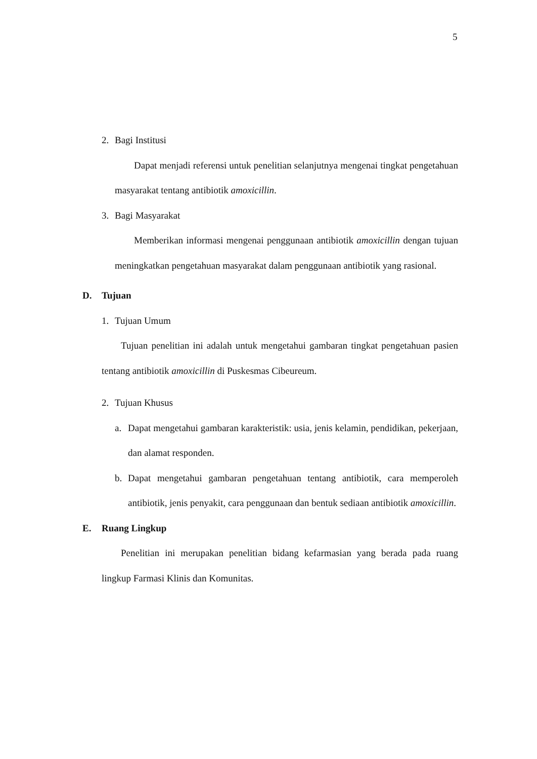5
2. Bagi Institusi
Dapat menjadi referensi untuk penelitian selanjutnya mengenai tingkat pengetahuan masyarakat tentang antibiotik amoxicillin.
3. Bagi Masyarakat
Memberikan informasi mengenai penggunaan antibiotik amoxicillin dengan tujuan meningkatkan pengetahuan masyarakat dalam penggunaan antibiotik yang rasional.
D. Tujuan
1. Tujuan Umum
Tujuan penelitian ini adalah untuk mengetahui gambaran tingkat pengetahuan pasien tentang antibiotik amoxicillin di Puskesmas Cibeureum.
2. Tujuan Khusus
a. Dapat mengetahui gambaran karakteristik: usia, jenis kelamin, pendidikan, pekerjaan, dan alamat responden.
b. Dapat mengetahui gambaran pengetahuan tentang antibiotik, cara memperoleh antibiotik, jenis penyakit, cara penggunaan dan bentuk sediaan antibiotik amoxicillin.
E. Ruang Lingkup
Penelitian ini merupakan penelitian bidang kefarmasian yang berada pada ruang lingkup Farmasi Klinis dan Komunitas.